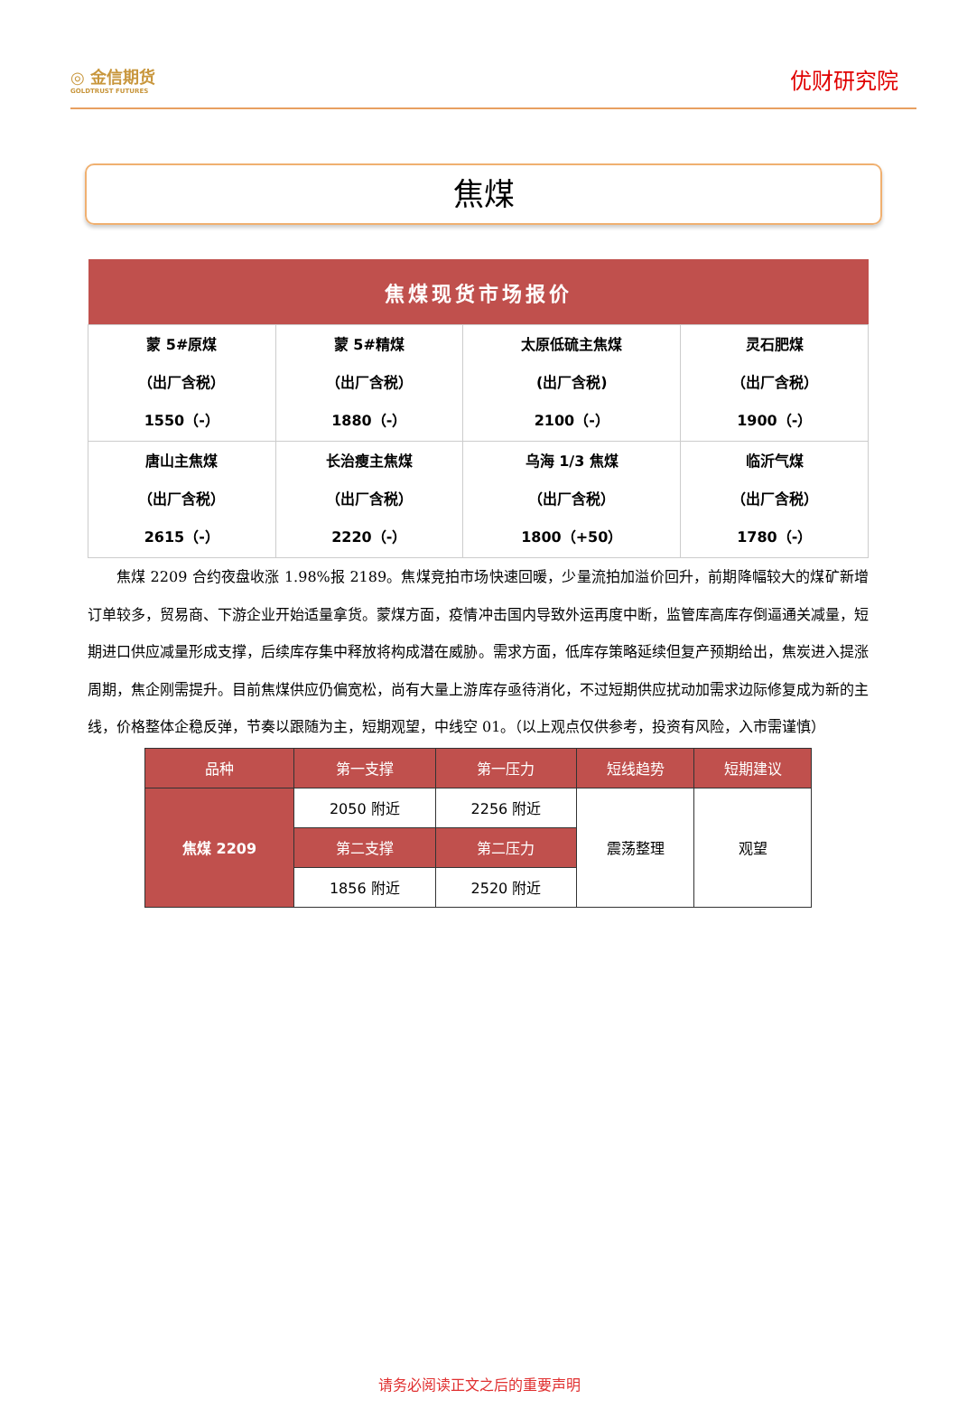◎ 金信期货
GOLDTRUST FUTURES
优财研究院
焦煤
| 焦煤现货市场报价 | | | |
| --- | --- | --- | --- |
| 蒙 5#原煤 （出厂含税） 1550（-） | 蒙 5#精煤 （出厂含税） 1880（-） | 太原低硫主焦煤 (出厂含税) 2100（-） | 灵石肥煤 （出厂含税） 1900（-） |
| 唐山主焦煤 （出厂含税） 2615（-） | 长治瘦主焦煤 （出厂含税） 2220（-） | 乌海 1/3 焦煤 （出厂含税） 1800（+50） | 临沂气煤 （出厂含税） 1780（-） |
焦煤 2209 合约夜盘收涨 1.98%报 2189。焦煤竞拍市场快速回暖，少量流拍加溢价回升，前期降幅较大的煤矿新增订单较多，贸易商、下游企业开始适量拿货。蒙煤方面，疫情冲击国内导致外运再度中断，监管库高库存倒逼通关减量，短期进口供应减量形成支撑，后续库存集中释放将构成潜在威胁。需求方面，低库存策略延续但复产预期给出，焦炭进入提涨周期，焦企刚需提升。目前焦煤供应仍偏宽松，尚有大量上游库存亟待消化，不过短期供应扰动加需求边际修复成为新的主线，价格整体企稳反弹，节奏以跟随为主，短期观望，中线空 01。（以上观点仅供参考，投资有风险，入市需谨慎）
| 品种 | 第一支撑 | 第一压力 | 短线趋势 | 短期建议 |
| 焦煤 2209 | 2050 附近 | 2256 附近 | 震荡整理 | 观望 |
| | 第二支撑 | 第二压力 | | |
| | 1856 附近 | 2520 附近 | | |
请务必阅读正文之后的重要声明